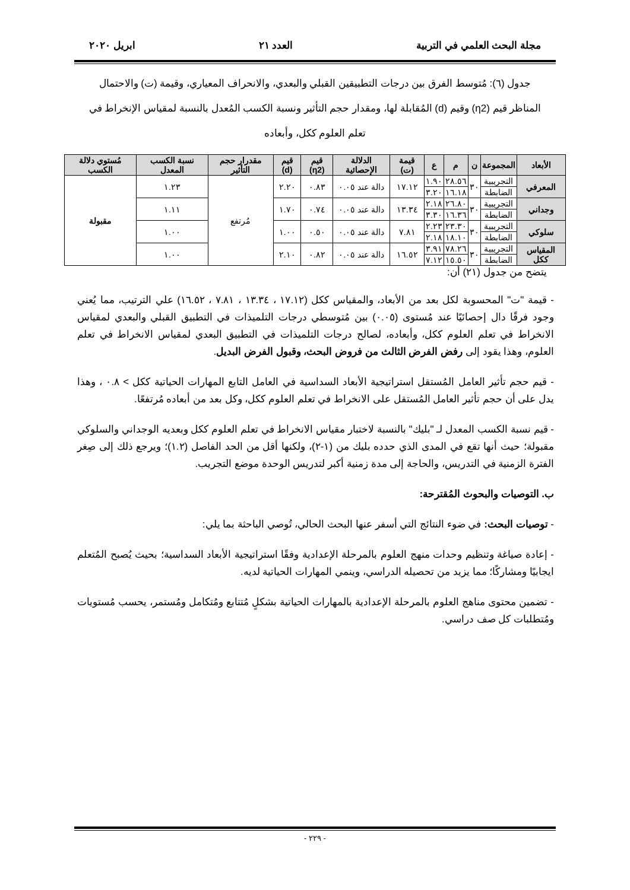مجلة البحث العلمي في التربية العدد ٢١ ابريل ٢٠٢٠
جدول (٦): مُتوسط الفرق بين درجات التطبيقين القبلي والبعدي، والانحراف المعياري، وقيمة (ت) والاحتمال المناظر قيم (η2) وقيم (d) المُقابلة لها، ومقدار حجم التأثير ونسبة الكسب المُعدل بالنسبة لمقياس الإنخراط في تعلم العلوم ككل، وأبعاده
| الأبعاد | المجموعة | ن | م | ع | قيمة (ت) | الدلالة الإحصائية | قيم (η2) | قيم (d) | مقدرار حجم التأثير | نسبة الكسب المعدل | مُستوي دلالة الكسب |
| --- | --- | --- | --- | --- | --- | --- | --- | --- | --- | --- | --- |
| المعرفي | التجريبية | ٣٠ | ٢٨.٥٦ | ١.٩٠ | ١٧.١٢ | دالة عند ٠.٠٥ | ٠.٨٣ | ٢.٢٠ | مُرتفع | ١.٢٣ | مقبولة |
| | الضابطة | | ١٦.١٨ | ٣.٢٠ | | | | | | | |
| وجداني | التجريبية | ٣٠ | ٢٦.٨٠ | ٢.١٨ | ١٣.٣٤ | دالة عند ٠.٠٥ | ٠.٧٤ | ١.٧٠ | | ١.١١ | |
| | الضابطة | | ١٦.٣٦ | ٣.٣٠ | | | | | | | |
| سلوكي | التجريبية | ٣٠ | ٢٣.٣٠ | ٢.٢٣ | ٧.٨١ | دالة عند ٠.٠٥ | ٠.٥٠ | ١.٠٠ | | ١.٠٠ | |
| | الضابطة | | ١٨.١٠ | ٢.١٨ | | | | | | | |
| المقياس ككل | التجريبية | ٣٠ | ٧٨.٢٦ | ٣.٩١ | ١٦.٥٢ | دالة عند ٠.٠٥ | ٠.٨٢ | ٢.١٠ | | ١.٠٠ | |
| | الضابطة | | ١٥.٥٠ | ٧.١٢ | | | | | | | |
يتضح من جدول (٢١) أن:
- قيمة "ت" المحسوبة لكل بعد من الأبعاد، والمقياس ككل (١٧.١٢ ، ١٣.٣٤ ، ٧.٨١ ، ١٦.٥٢) علي الترتيب، مما يُعني وجود فرقًا دال إحصائيًا عند مُستوى (٠.٠٥) بين مُتوسطي درجات التلميذات في التطبيق القبلي والبعدي لمقياس الانخراط في تعلم العلوم ككل، وأبعاده، لصالح درجات التلميذات في التطبيق البعدي لمقياس الانخراط في تعلم العلوم، وهذا يقود إلى رفض الفرض الثالث من فروض البحث، وقبول الفرض البديل.
- قيم حجم تأثير العامل المُستقل استراتيجية الأبعاد السداسية في العامل التابع المهارات الحياتية ككل > ٠.٨ ، وهذا يدل على أن حجم تأثير العامل المُستقل على الانخراط في تعلم العلوم ككل، وكل بعد من أبعاده مُرتفعًا.
- قيم نسبة الكسب المعدل لـ "بليك" بالنسبة لاختبار مقياس الانخراط في تعلم العلوم ككل وبعديه الوجداني والسلوكي مقبولة؛ حيث أنها تقع في المدى الذي حدده بليك من (١-٢)، ولكنها أقل من الحد الفاصل (١.٢)؛ ويرجع ذلك إلى صِغر الفترة الزمنية في التدريس، والحاجة إلى مدة زمنية أكبر لتدريس الوحدة موضع التجريب.
ب. التوصيات والبحوث المُقترحة:
- توصيات البحث: في ضوء النتائج التي أسفر عنها البحث الحالي، تُوصي الباحثة بما يلي:
- إعادة صياغة وتنظيم وحدات منهج العلوم بالمرحلة الإعدادية وفقًا استراتيجية الأبعاد السداسية؛ بحيث يُصبح المُتعلم ايجابيًا ومشاركًا؛ مما يزيد من تحصيله الدراسي، وينمي المهارات الحياتية لديه.
- تضمين محتوى مناهج العلوم بالمرحلة الإعدادية بالمهارات الحياتية بشكلٍ مُتتابع ومُتكامل ومُستمر، يحسب مُستويات ومُتطلبات كل صف دراسي.
- ٢٢٩ -